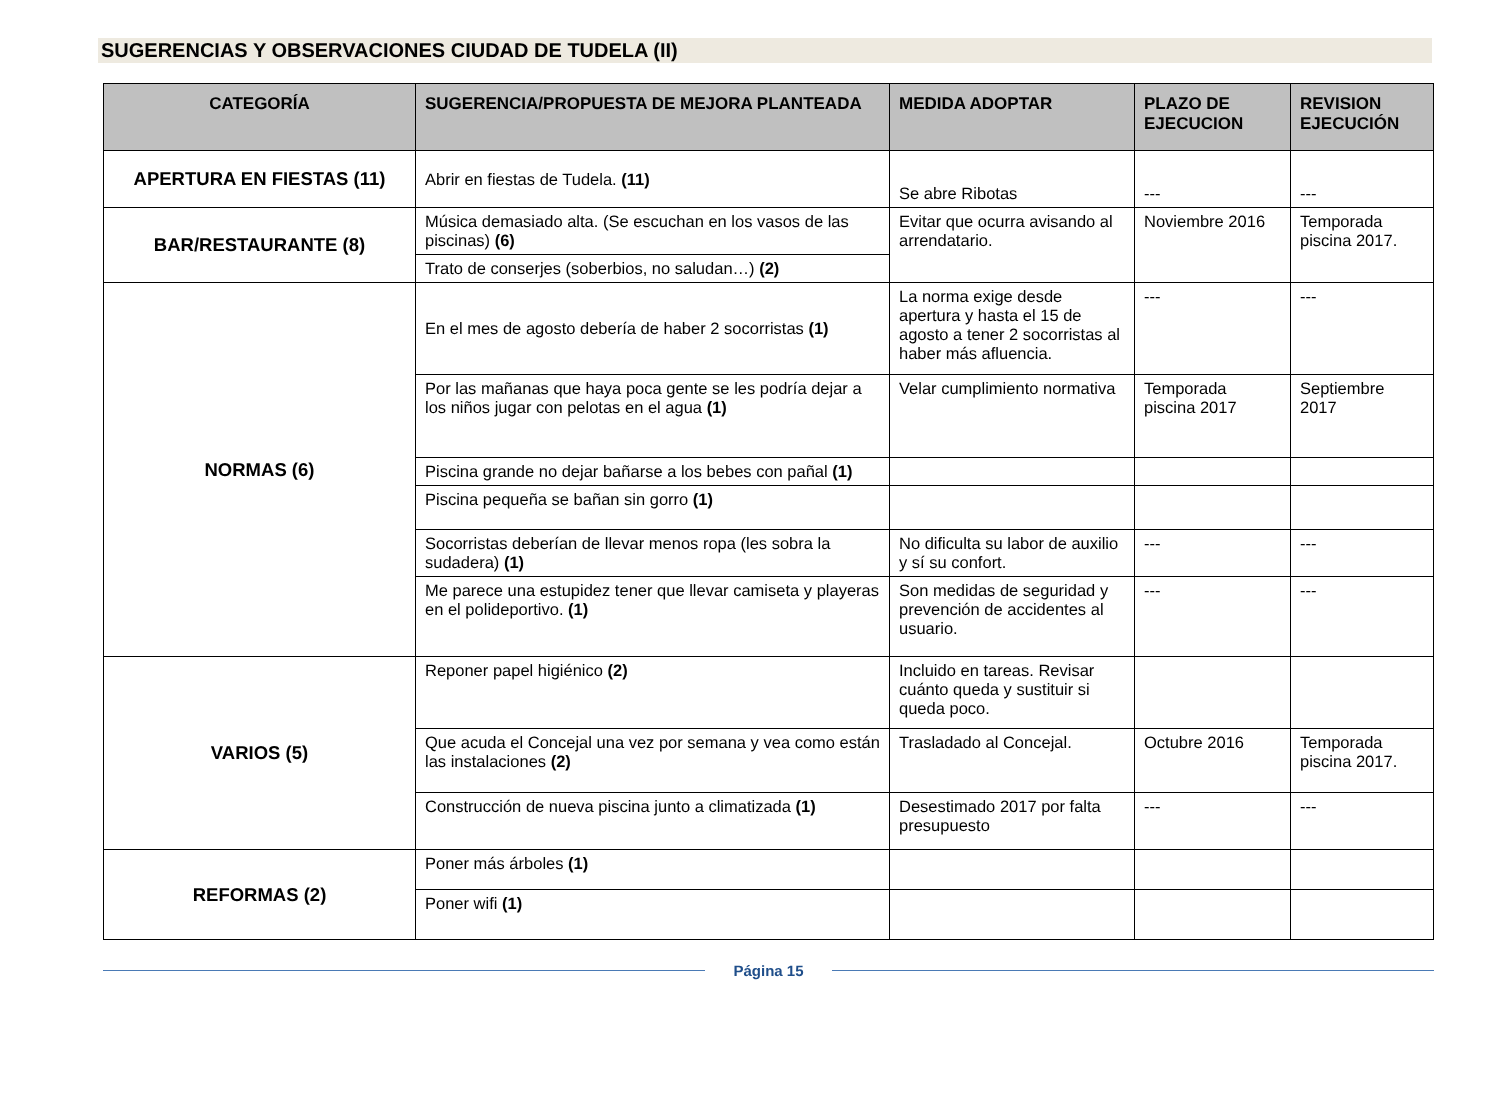SUGERENCIAS Y OBSERVACIONES CIUDAD DE TUDELA (II)
| CATEGORÍA | SUGERENCIA/PROPUESTA DE MEJORA PLANTEADA | MEDIDA ADOPTAR | PLAZO DE EJECUCION | REVISION EJECUCIÓN |
| --- | --- | --- | --- | --- |
| APERTURA EN FIESTAS (11) | Abrir en fiestas de Tudela. (11) | Se abre Ribotas | --- | --- |
| BAR/RESTAURANTE (8) | Música demasiado alta. (Se escuchan en los vasos de las piscinas) (6) | Evitar que ocurra avisando al arrendatario. | Noviembre 2016 | Temporada piscina 2017. |
| | Trato de conserjes (soberbios, no saludan…) (2) | | | |
| NORMAS (6) | En el mes de agosto debería de haber 2 socorristas (1) | La norma exige desde apertura y hasta el 15 de agosto a tener 2 socorristas al haber más afluencia. | --- | --- |
| | Por las mañanas que haya poca gente se les podría dejar a los niños jugar con pelotas en el agua (1) | Velar cumplimiento normativa | Temporada piscina 2017 | Septiembre 2017 |
| | Piscina grande no dejar bañarse a los bebes con pañal (1) | | | |
| | Piscina pequeña se bañan sin gorro (1) | | | |
| | Socorristas deberían de llevar menos ropa (les sobra la sudadera) (1) | No dificulta su labor de auxilio y sí su confort. | --- | --- |
| | Me parece una estupidez tener que llevar camiseta y playeras en el polideportivo. (1) | Son medidas de seguridad y prevención de accidentes al usuario. | --- | --- |
| VARIOS (5) | Reponer papel higiénico (2) | Incluido en tareas. Revisar cuánto queda y sustituir si queda poco. | | |
| | Que acuda el Concejal una vez por semana y vea como están las instalaciones (2) | Trasladado al Concejal. | Octubre 2016 | Temporada piscina 2017. |
| | Construcción de nueva piscina junto a climatizada (1) | Desestimado 2017 por falta presupuesto | --- | --- |
| REFORMAS (2) | Poner más árboles (1) | | | |
| | Poner wifi (1) | | | |
Página 15